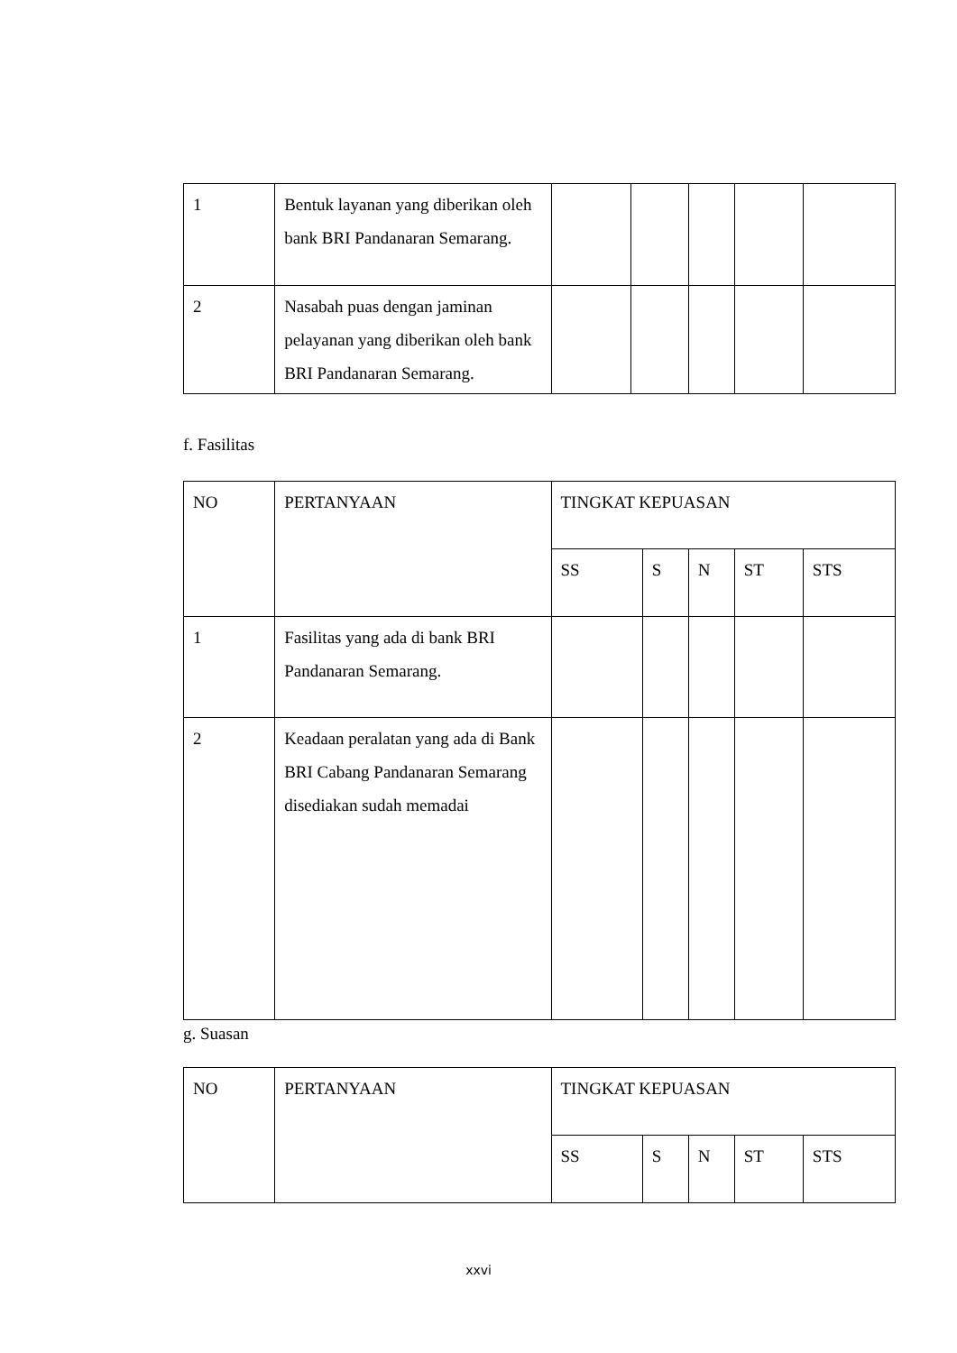| 1 | Bentuk layanan yang diberikan oleh bank BRI Pandanaran Semarang. | | | | | |
| 2 | Nasabah puas dengan jaminan pelayanan yang diberikan oleh bank BRI Pandanaran Semarang. | | | | | |
f. Fasilitas
| NO | PERTANYAAN | TINGKAT KEPUASAN | | | | |
| | | SS | S | N | ST | STS |
| 1 | Fasilitas yang ada di bank BRI Pandanaran Semarang. | | | | | |
| 2 | Keadaan peralatan yang ada di Bank BRI Cabang Pandanaran Semarang disediakan sudah memadai | | | | | |
g. Suasan
| NO | PERTANYAAN | TINGKAT KEPUASAN | | | | |
| | | SS | S | N | ST | STS |
xxvi